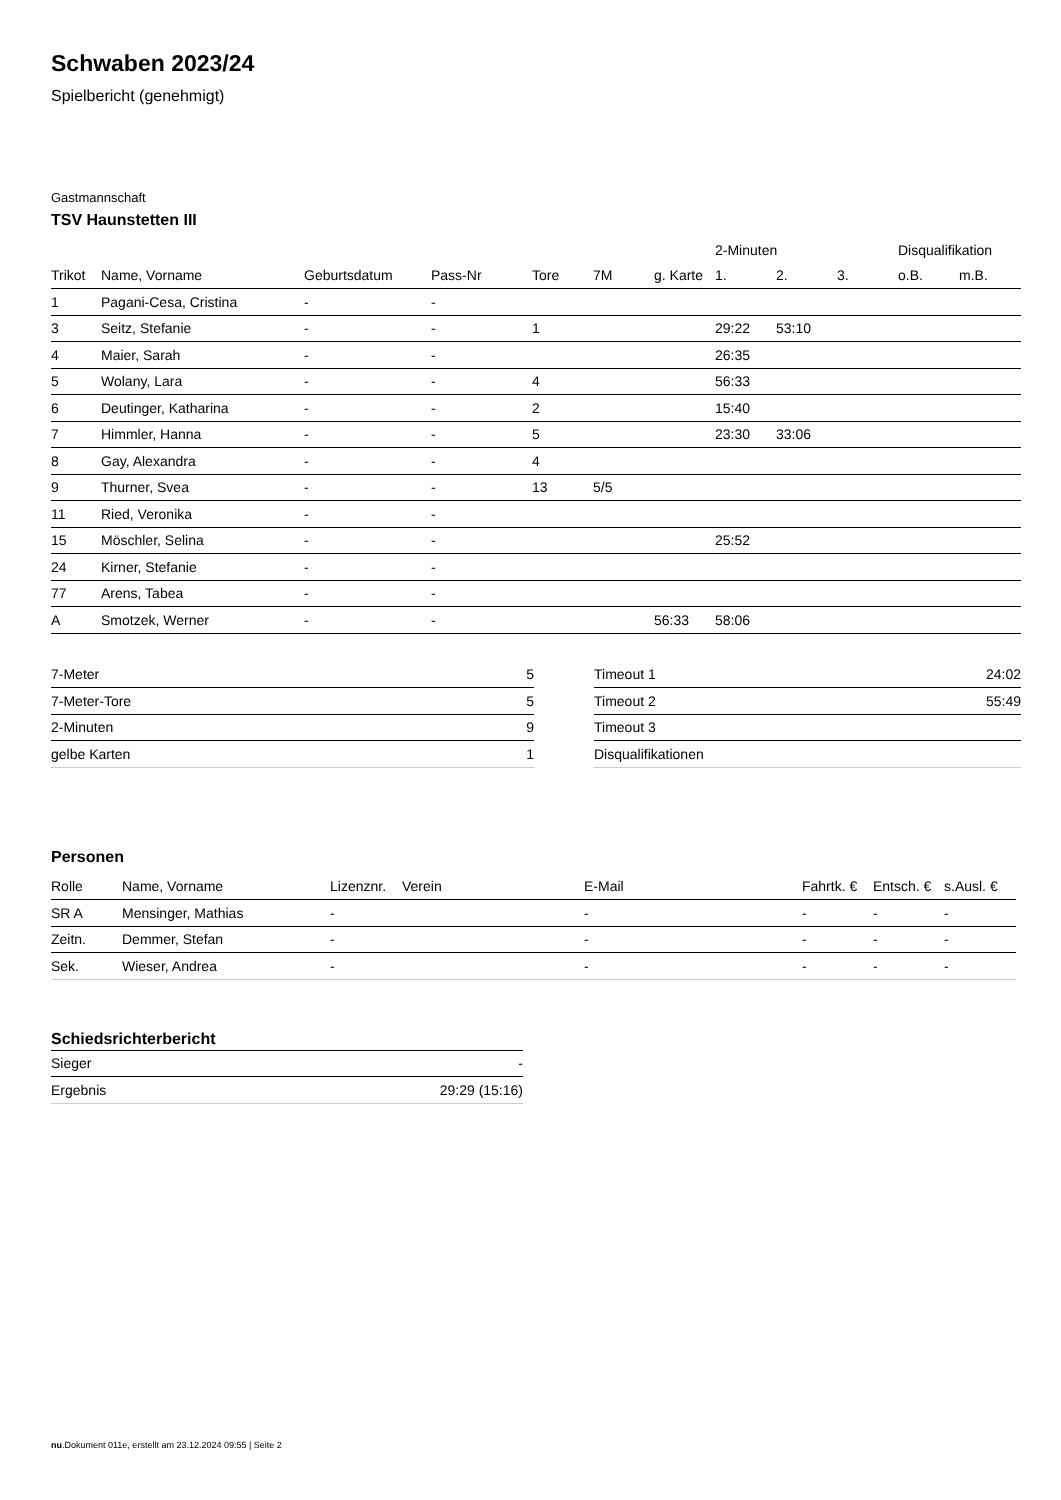Schwaben 2023/24
Spielbericht (genehmigt)
Gastmannschaft
TSV Haunstetten III
| | | | | | | | 2-Minuten | | | Disqualifikation | |
| --- | --- | --- | --- | --- | --- | --- | --- | --- | --- | --- | --- |
| Trikot | Name, Vorname | Geburtsdatum | Pass-Nr | Tore | 7M | g. Karte | 1. | 2. | 3. | o.B. | m.B. |
| 1 | Pagani-Cesa, Cristina | - | - | | | | | | | | |
| 3 | Seitz, Stefanie | - | - | 1 | | | 29:22 | 53:10 | | | |
| 4 | Maier, Sarah | - | - | | | | 26:35 | | | | |
| 5 | Wolany, Lara | - | - | 4 | | | 56:33 | | | | |
| 6 | Deutinger, Katharina | - | - | 2 | | | 15:40 | | | | |
| 7 | Himmler, Hanna | - | - | 5 | | | 23:30 | 33:06 | | | |
| 8 | Gay, Alexandra | - | - | 4 | | | | | | | |
| 9 | Thurner, Svea | - | - | 13 | 5/5 | | | | | | |
| 11 | Ried, Veronika | - | - | | | | | | | | |
| 15 | Möschler, Selina | - | - | | | | 25:52 | | | | |
| 24 | Kirner, Stefanie | - | - | | | | | | | | |
| 77 | Arens, Tabea | - | - | | | | | | | | |
| A | Smotzek, Werner | - | - | | | 56:33 | 58:06 | | | | |
| 7-Meter | 5 |
| 7-Meter-Tore | 5 |
| 2-Minuten | 9 |
| gelbe Karten | 1 |
| Timeout 1 | 24:02 |
| Timeout 2 | 55:49 |
| Timeout 3 | |
| Disqualifikationen | |
Personen
| Rolle | Name, Vorname | Lizenznr. | Verein | E-Mail | Fahrtk. € | Entsch. € | s.Ausl. € |
| --- | --- | --- | --- | --- | --- | --- | --- |
| SR A | Mensinger, Mathias | - | | - | - | - | - |
| Zeitn. | Demmer, Stefan | - | | - | - | - | - |
| Sek. | Wieser, Andrea | - | | - | - | - | - |
Schiedsrichterbericht
| Sieger | - |
| Ergebnis | 29:29 (15:16) |
nu.Dokument 011e, erstellt am 23.12.2024 09:55 | Seite 2